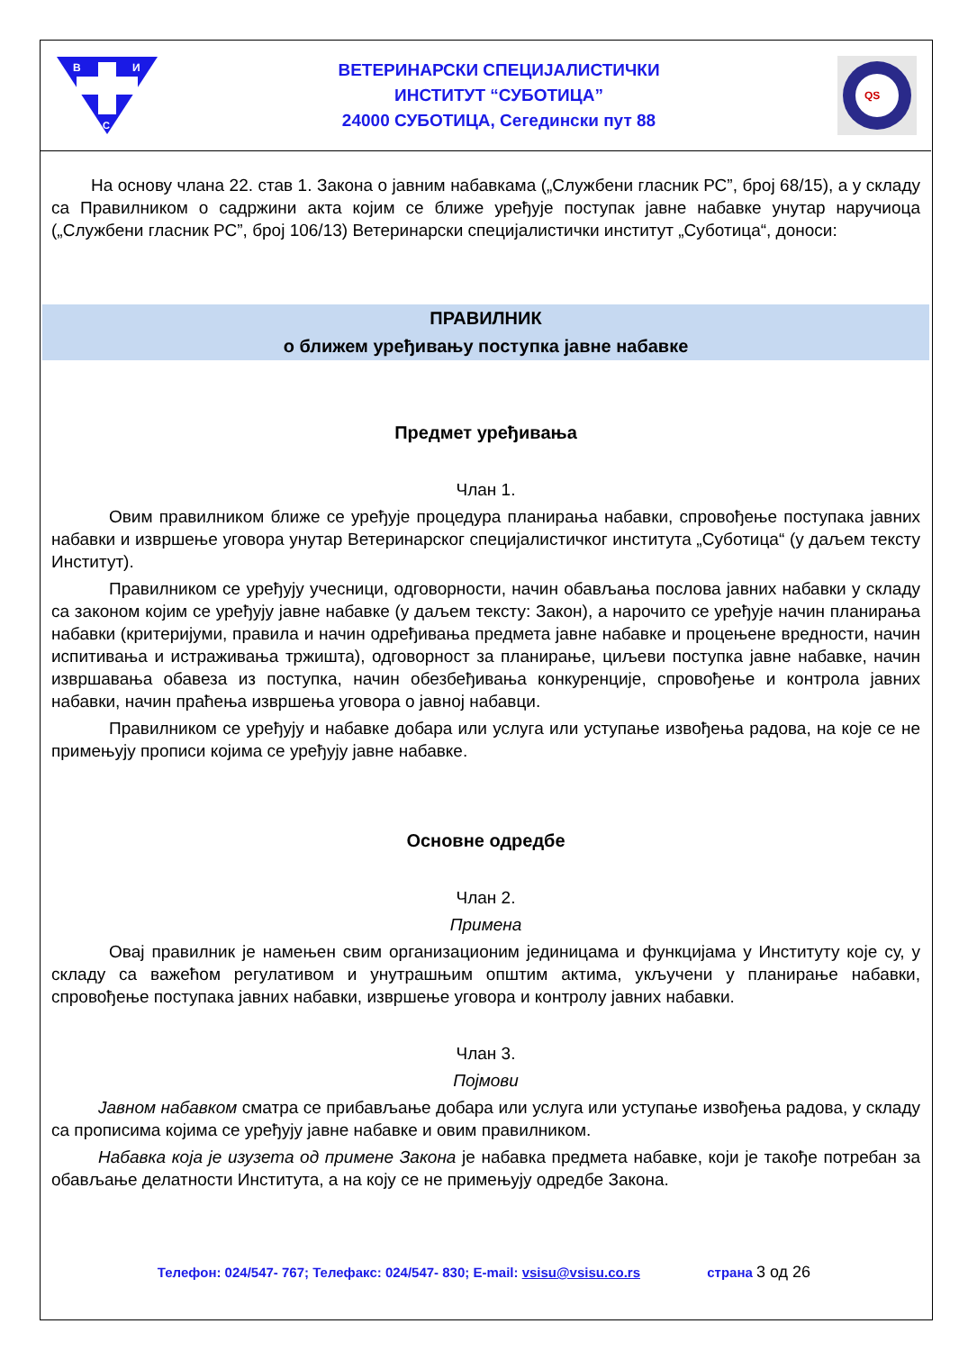В
И
С
ВЕТЕРИНАРСКИ СПЕЦИЈАЛИСТИЧКИ
ИНСТИТУТ “СУБОТИЦА”
24000 СУБОТИЦА, Сегедински пут 88
QS
На основу члана 22. став 1. Закона о јавним набавкама („Службени гласник РС”, број 68/15), а у складу са Правилником о садржини акта којим се ближе уређује поступак јавне набавке унутар наручиоца („Службени гласник РС”, број 106/13) Ветеринарски специјалистички институт „Суботица“, доноси:
ПРАВИЛНИК
о ближем уређивању поступка јавне набавке
Предмет уређивања
Члан 1.
Овим правилником ближе се уређује процедура планирања набавки, спровођење поступака јавних набавки и извршење уговора унутар Ветеринарског специјалистичког института „Суботица“ (у даљем тексту Институт).
Правилником се уређују учесници, одговорности, начин обављања послова јавних набавки у складу са законом којим се уређују јавне набавке (у даљем тексту: Закон), а нарочито се уређује начин планирања набавки (критеријуми, правила и начин одређивања предмета јавне набавке и процењене вредности, начин испитивања и истраживања тржишта), одговорност за планирање, циљеви поступка јавне набавке, начин извршавања обавеза из поступка, начин обезбеђивања конкуренције, спровођење и контрола јавних набавки, начин праћења извршења уговора о јавној набавци.
Правилником се уређују и набавке добара или услуга или уступање извођења радова, на које се не примењују прописи којима се уређују јавне набавке.
Основне одредбе
Члан 2.
Примена
Овај правилник је намењен свим организационим јединицама и функцијама у Институту које су, у складу са важећом регулативом и унутрашњим општим актима, укључени у планирање набавки, спровођење поступака јавних набавки, извршење уговора и контролу јавних набавки.
Члан 3.
Појмови
Јавном набавком сматра се прибављање добара или услуга или уступање извођења радова, у складу са прописима којима се уређују јавне набавке и овим правилником.
Набавка која је изузета од примене Закона је набавка предмета набавке, који је такође потребан за обављање делатности Института, а на коју се не примењују одредбе Закона.
Телефон: 024/547- 767; Телефакс: 024/547- 830; E-mail: vsisu@vsisu.co.rs страна 3 од 26